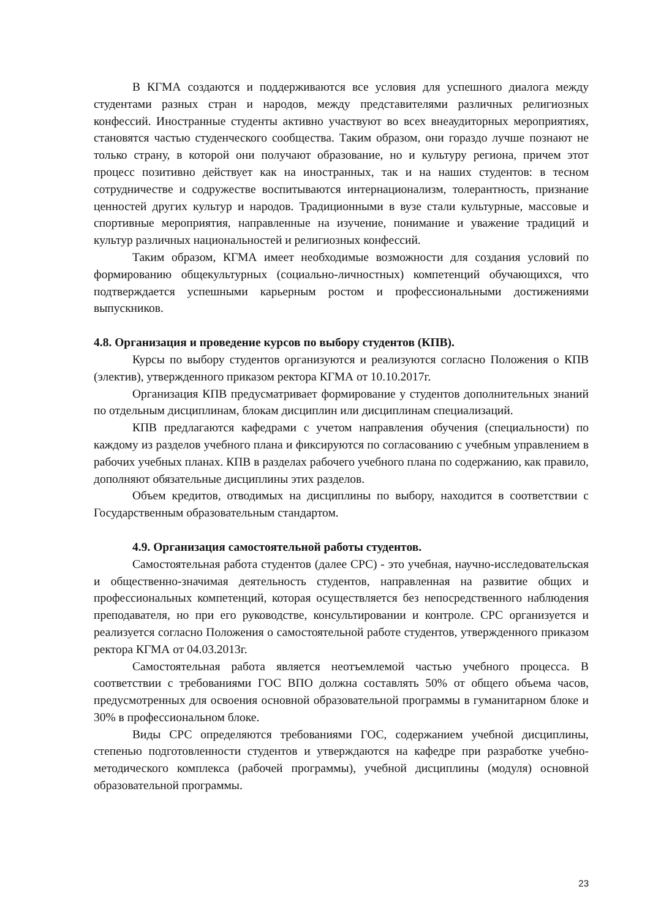В КГМА создаются и поддерживаются все условия для успешного диалога между студентами разных стран и народов, между представителями различных религиозных конфессий. Иностранные студенты активно участвуют во всех внеаудиторных мероприятиях, становятся частью студенческого сообщества. Таким образом, они гораздо лучше познают не только страну, в которой они получают образование, но и культуру региона, причем этот процесс позитивно действует как на иностранных, так и на наших студентов: в тесном сотрудничестве и содружестве воспитываются интернационализм, толерантность, признание ценностей других культур и народов. Традиционными в вузе стали культурные, массовые и спортивные мероприятия, направленные на изучение, понимание и уважение традиций и культур различных национальностей и религиозных конфессий.
Таким образом, КГМА имеет необходимые возможности для создания условий по формированию общекультурных (социально-личностных) компетенций обучающихся, что подтверждается успешными карьерным ростом и профессиональными достижениями выпускников.
4.8. Организация и проведение курсов по выбору студентов (КПВ).
Курсы по выбору студентов организуются и реализуются согласно Положения о КПВ (электив), утвержденного приказом ректора КГМА от 10.10.2017г.
Организация КПВ предусматривает формирование у студентов дополнительных знаний по отдельным дисциплинам, блокам дисциплин или дисциплинам специализаций.
КПВ предлагаются кафедрами с учетом направления обучения (специальности) по каждому из разделов учебного плана и фиксируются по согласованию с учебным управлением в рабочих учебных планах. КПВ в разделах рабочего учебного плана по содержанию, как правило, дополняют обязательные дисциплины этих разделов.
Объем кредитов, отводимых на дисциплины по выбору, находится в соответствии с Государственным образовательным стандартом.
4.9. Организация самостоятельной работы студентов.
Самостоятельная работа студентов (далее СРС) - это учебная, научно-исследовательская и общественно-значимая деятельность студентов, направленная на развитие общих и профессиональных компетенций, которая осуществляется без непосредственного наблюдения преподавателя, но при его руководстве, консультировании и контроле. СРС организуется и реализуется согласно Положения о самостоятельной работе студентов, утвержденного приказом ректора КГМА от 04.03.2013г.
Самостоятельная работа является неотъемлемой частью учебного процесса. В соответствии с требованиями ГОС ВПО должна составлять 50% от общего объема часов, предусмотренных для освоения основной образовательной программы в гуманитарном блоке и 30% в профессиональном блоке.
Виды СРС определяются требованиями ГОС, содержанием учебной дисциплины, степенью подготовленности студентов и утверждаются на кафедре при разработке учебно-методического комплекса (рабочей программы), учебной дисциплины (модуля) основной образовательной программы.
23